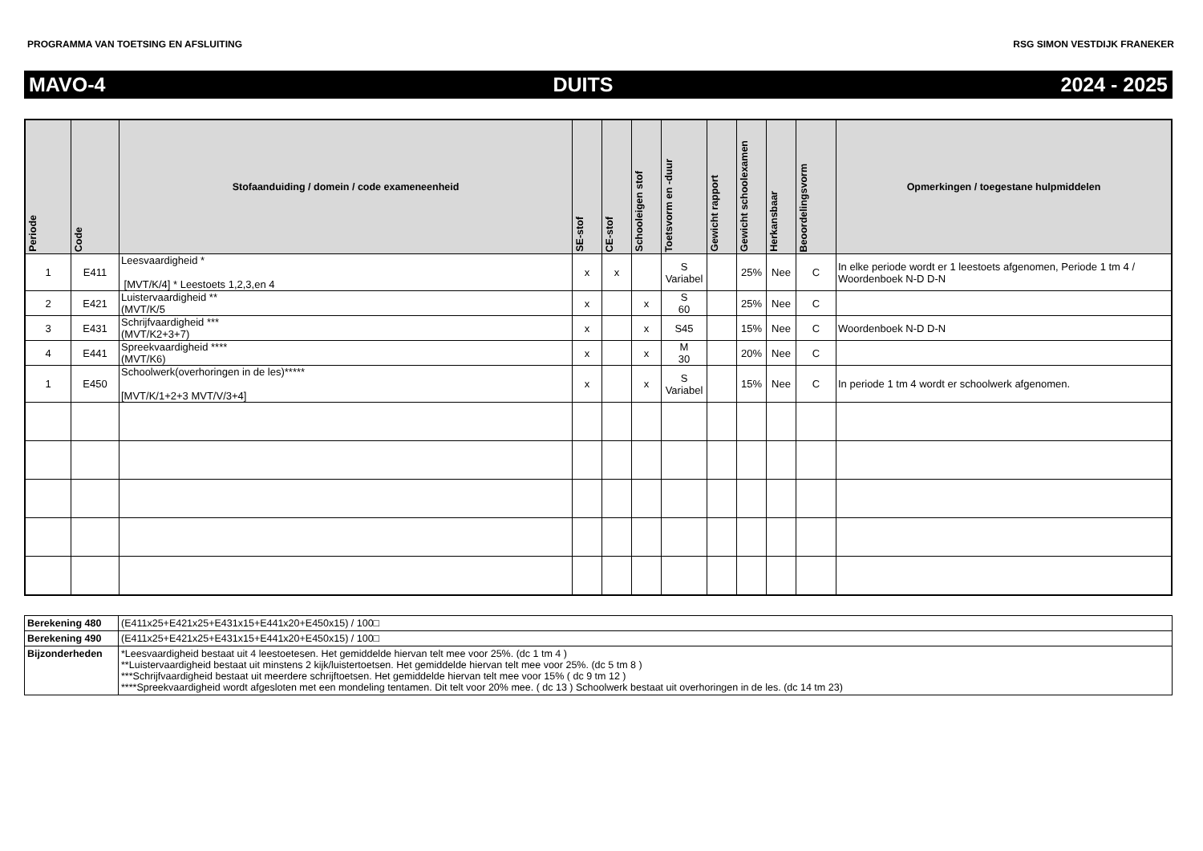PROGRAMMA VAN TOETSING EN AFSLUITING RSG SIMON VESTDIJK FRANEKER
MAVO-4 DUITS 2024 - 2025
| Periode | Code | Stofaanduiding / domein / code exameneenheid | SE-stof | CE-stof | Schooleigen stof | Toetsvorm en -duur | Gewicht rapport | Gewicht schoolexamen | Herkansbaar | Beoordelingsvorm | Opmerkingen / toegestane hulpmiddelen |
| --- | --- | --- | --- | --- | --- | --- | --- | --- | --- | --- | --- |
| 1 | E411 | Leesvaardigheid * [MVT/K/4] * Leestoets 1,2,3,en 4 | x | x | | S Variabel | | 25% | Nee | C | In elke periode wordt er 1 leestoets afgenomen, Periode 1 tm 4 / Woordenboek N-D D-N |
| 2 | E421 | Luistervaardigheid ** (MVT/K/5 | x | | x | S 60 | | 25% | Nee | C | |
| 3 | E431 | Schrijfvaardigheid *** (MVT/K2+3+7) | x | | x | S45 | | 15% | Nee | C | Woordenboek N-D D-N |
| 4 | E441 | Spreekvaardigheid **** (MVT/K6) | x | | x | M 30 | | 20% | Nee | C | |
| 1 | E450 | Schoolwerk(overhoringen in de les)***** [MVT/K/1+2+3 MVT/V/3+4] | x | | x | S Variabel | | 15% | Nee | C | In periode 1 tm 4 wordt er schoolwerk afgenomen. |
| Berekening 480 | (E411x25+E421x25+E431x15+E441x20+E450x15) / 100□ |
| Berekening 490 | (E411x25+E421x25+E431x15+E441x20+E450x15) / 100□ |
| Bijzonderheden | *Leesvaardigheid bestaat uit 4 leestoetesen. Het gemiddelde hiervan telt mee voor 25%. (dc 1 tm 4 ) **Luistervaardigheid bestaat uit minstens 2 kijk/luistertoetsen. Het gemiddelde hiervan telt mee voor 25%. (dc 5 tm 8 ) ***Schrijfvaardigheid bestaat uit meerdere schrijftoetsen. Het gemiddelde hiervan telt mee voor 15% ( dc 9 tm 12 ) ****Spreekvaardigheid wordt afgesloten met een mondeling tentamen. Dit telt voor 20% mee. ( dc 13 ) Schoolwerk bestaat uit overhoringen in de les. (dc 14 tm 23) |